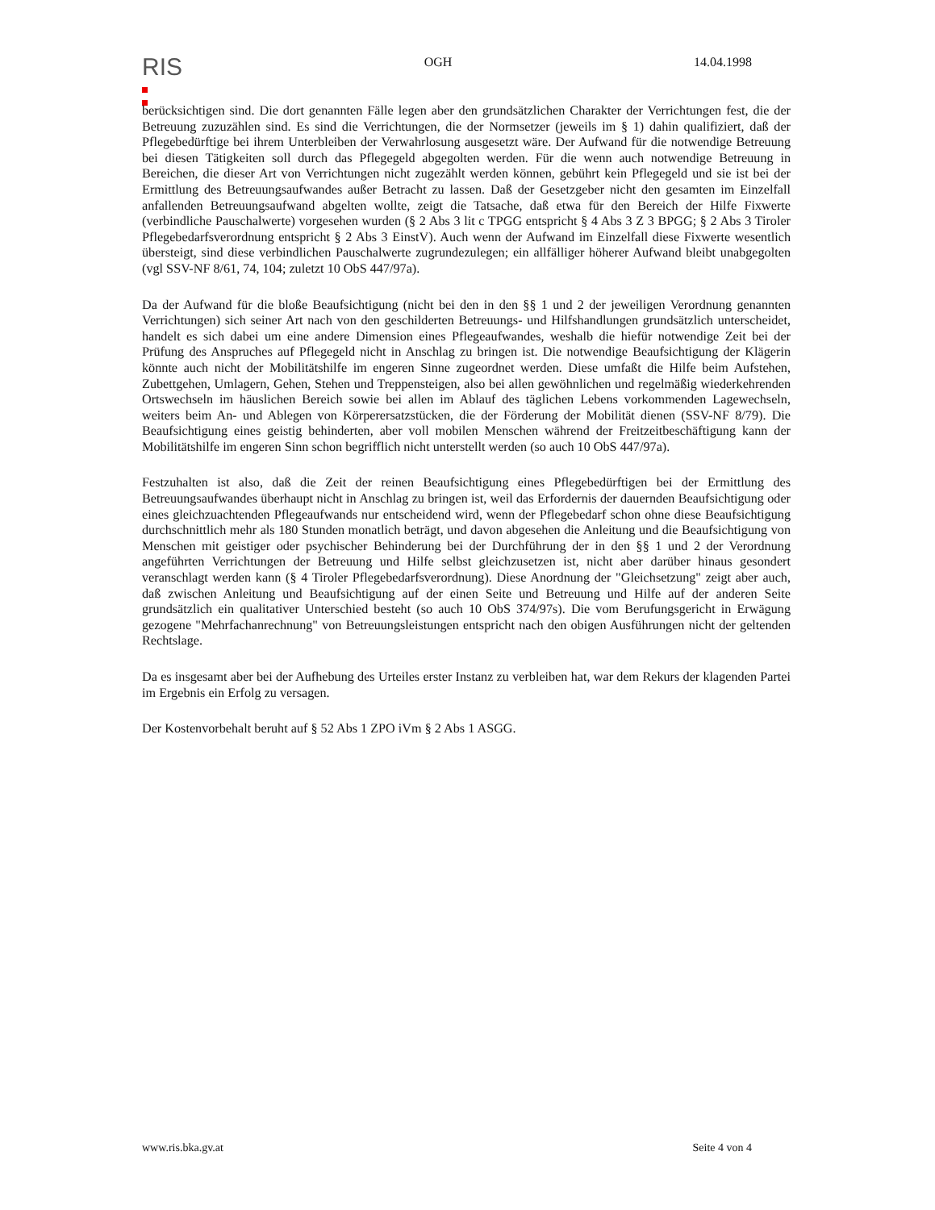RIS
OGH 14.04.1998
berücksichtigen sind. Die dort genannten Fälle legen aber den grundsätzlichen Charakter der Verrichtungen fest, die der Betreuung zuzuzählen sind. Es sind die Verrichtungen, die der Normsetzer (jeweils im § 1) dahin qualifiziert, daß der Pflegebedürftige bei ihrem Unterbleiben der Verwahrlosung ausgesetzt wäre. Der Aufwand für die notwendige Betreuung bei diesen Tätigkeiten soll durch das Pflegegeld abgegolten werden. Für die wenn auch notwendige Betreuung in Bereichen, die dieser Art von Verrichtungen nicht zugezählt werden können, gebührt kein Pflegegeld und sie ist bei der Ermittlung des Betreuungsaufwandes außer Betracht zu lassen. Daß der Gesetzgeber nicht den gesamten im Einzelfall anfallenden Betreuungsaufwand abgelten wollte, zeigt die Tatsache, daß etwa für den Bereich der Hilfe Fixwerte (verbindliche Pauschalwerte) vorgesehen wurden (§ 2 Abs 3 lit c TPGG entspricht § 4 Abs 3 Z 3 BPGG; § 2 Abs 3 Tiroler Pflegebedarfsverordnung entspricht § 2 Abs 3 EinstV). Auch wenn der Aufwand im Einzelfall diese Fixwerte wesentlich übersteigt, sind diese verbindlichen Pauschalwerte zugrundezulegen; ein allfälliger höherer Aufwand bleibt unabgegolten (vgl SSV-NF 8/61, 74, 104; zuletzt 10 ObS 447/97a).
Da der Aufwand für die bloße Beaufsichtigung (nicht bei den in den §§ 1 und 2 der jeweiligen Verordnung genannten Verrichtungen) sich seiner Art nach von den geschilderten Betreuungs- und Hilfshandlungen grundsätzlich unterscheidet, handelt es sich dabei um eine andere Dimension eines Pflegeaufwandes, weshalb die hiefür notwendige Zeit bei der Prüfung des Anspruches auf Pflegegeld nicht in Anschlag zu bringen ist. Die notwendige Beaufsichtigung der Klägerin könnte auch nicht der Mobilitätshilfe im engeren Sinne zugeordnet werden. Diese umfaßt die Hilfe beim Aufstehen, Zubettgehen, Umlagern, Gehen, Stehen und Treppensteigen, also bei allen gewöhnlichen und regelmäßig wiederkehrenden Ortswechseln im häuslichen Bereich sowie bei allen im Ablauf des täglichen Lebens vorkommenden Lagewechseln, weiters beim An- und Ablegen von Körperersatzstücken, die der Förderung der Mobilität dienen (SSV-NF 8/79). Die Beaufsichtigung eines geistig behinderten, aber voll mobilen Menschen während der Freitzeitbeschäftigung kann der Mobilitätshilfe im engeren Sinn schon begrifflich nicht unterstellt werden (so auch 10 ObS 447/97a).
Festzuhalten ist also, daß die Zeit der reinen Beaufsichtigung eines Pflegebedürftigen bei der Ermittlung des Betreuungsaufwandes überhaupt nicht in Anschlag zu bringen ist, weil das Erfordernis der dauernden Beaufsichtigung oder eines gleichzuachtenden Pflegeaufwands nur entscheidend wird, wenn der Pflegebedarf schon ohne diese Beaufsichtigung durchschnittlich mehr als 180 Stunden monatlich beträgt, und davon abgesehen die Anleitung und die Beaufsichtigung von Menschen mit geistiger oder psychischer Behinderung bei der Durchführung der in den §§ 1 und 2 der Verordnung angeführten Verrichtungen der Betreuung und Hilfe selbst gleichzusetzen ist, nicht aber darüber hinaus gesondert veranschlagt werden kann (§ 4 Tiroler Pflegebedarfsverordnung). Diese Anordnung der "Gleichsetzung" zeigt aber auch, daß zwischen Anleitung und Beaufsichtigung auf der einen Seite und Betreuung und Hilfe auf der anderen Seite grundsätzlich ein qualitativer Unterschied besteht (so auch 10 ObS 374/97s). Die vom Berufungsgericht in Erwägung gezogene "Mehrfachanrechnung" von Betreuungsleistungen entspricht nach den obigen Ausführungen nicht der geltenden Rechtslage.
Da es insgesamt aber bei der Aufhebung des Urteiles erster Instanz zu verbleiben hat, war dem Rekurs der klagenden Partei im Ergebnis ein Erfolg zu versagen.
Der Kostenvorbehalt beruht auf § 52 Abs 1 ZPO iVm § 2 Abs 1 ASGG.
www.ris.bka.gv.at Seite 4 von 4